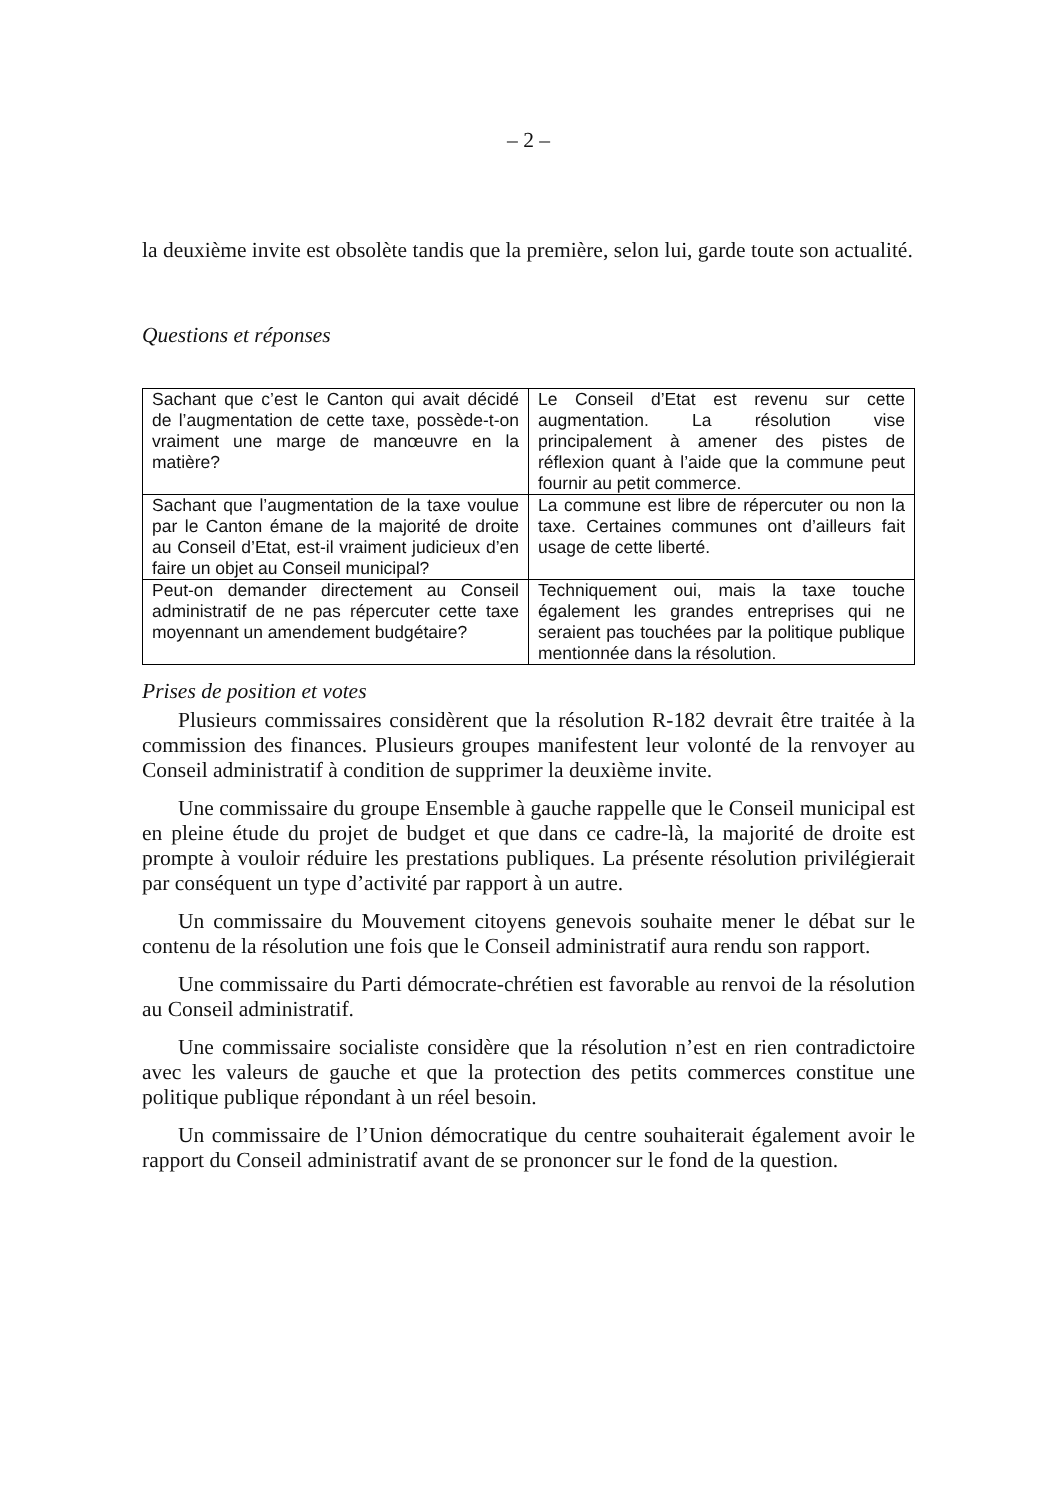– 2 –
la deuxième invite est obsolète tandis que la première, selon lui, garde toute son actualité.
Questions et réponses
| Sachant que c’est le Canton qui avait décidé de l’augmentation de cette taxe, possède-t-on vraiment une marge de manœuvre en la matière? | Le Conseil d’Etat est revenu sur cette augmentation. La résolution vise principalement à amener des pistes de réflexion quant à l’aide que la commune peut fournir au petit commerce. |
| Sachant que l’augmentation de la taxe voulue par le Canton émane de la majorité de droite au Conseil d’Etat, est-il vraiment judicieux d’en faire un objet au Conseil municipal? | La commune est libre de répercuter ou non la taxe. Certaines communes ont d’ailleurs fait usage de cette liberté. |
| Peut-on demander directement au Conseil administratif de ne pas répercuter cette taxe moyennant un amendement budgétaire? | Techniquement oui, mais la taxe touche également les grandes entreprises qui ne seraient pas touchées par la politique publique mentionnée dans la résolution. |
Prises de position et votes
Plusieurs commissaires considèrent que la résolution R-182 devrait être traitée à la commission des finances. Plusieurs groupes manifestent leur volonté de la renvoyer au Conseil administratif à condition de supprimer la deuxième invite.
Une commissaire du groupe Ensemble à gauche rappelle que le Conseil municipal est en pleine étude du projet de budget et que dans ce cadre-là, la majorité de droite est prompte à vouloir réduire les prestations publiques. La présente résolution privilégierait par conséquent un type d’activité par rapport à un autre.
Un commissaire du Mouvement citoyens genevois souhaite mener le débat sur le contenu de la résolution une fois que le Conseil administratif aura rendu son rapport.
Une commissaire du Parti démocrate-chrétien est favorable au renvoi de la résolution au Conseil administratif.
Une commissaire socialiste considère que la résolution n’est en rien contradictoire avec les valeurs de gauche et que la protection des petits commerces constitue une politique publique répondant à un réel besoin.
Un commissaire de l’Union démocratique du centre souhaiterait également avoir le rapport du Conseil administratif avant de se prononcer sur le fond de la question.